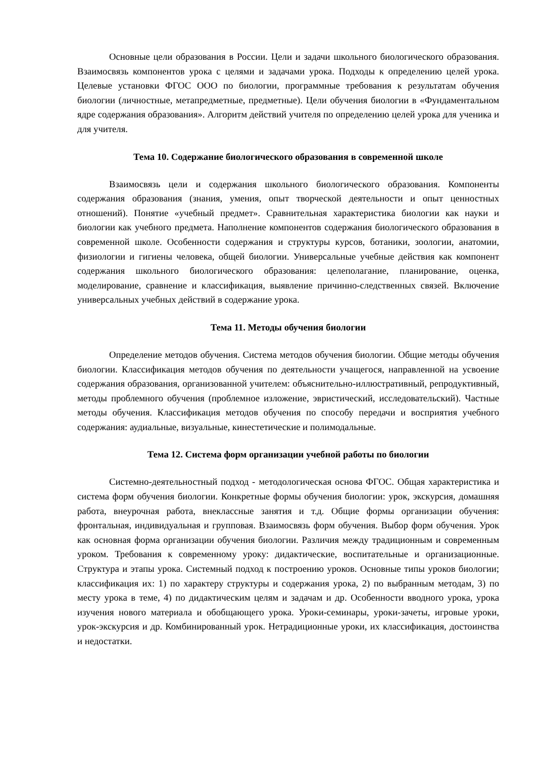Основные цели образования в России. Цели и задачи школьного биологического образования. Взаимосвязь компонентов урока с целями и задачами урока. Подходы к определению целей урока. Целевые установки ФГОС ООО по биологии, программные требования к результатам обучения биологии (личностные, метапредметные, предметные). Цели обучения биологии в «Фундаментальном ядре содержания образования». Алгоритм действий учителя по определению целей урока для ученика и для учителя.
Тема 10. Содержание биологического образования в современной школе
Взаимосвязь цели и содержания школьного биологического образования. Компоненты содержания образования (знания, умения, опыт творческой деятельности и опыт ценностных отношений). Понятие «учебный предмет». Сравнительная характеристика биологии как науки и биологии как учебного предмета. Наполнение компонентов содержания биологического образования в современной школе. Особенности содержания и структуры курсов, ботаники, зоологии, анатомии, физиологии и гигиены человека, общей биологии. Универсальные учебные действия как компонент содержания школьного биологического образования: целеполагание, планирование, оценка, моделирование, сравнение и классификация, выявление причинно-следственных связей. Включение универсальных учебных действий в содержание урока.
Тема 11. Методы обучения биологии
Определение методов обучения. Система методов обучения биологии. Общие методы обучения биологии. Классификация методов обучения по деятельности учащегося, направленной на усвоение содержания образования, организованной учителем: объяснительно-иллюстративный, репродуктивный, методы проблемного обучения (проблемное изложение, эвристический, исследовательский). Частные методы обучения. Классификация методов обучения по способу передачи и восприятия учебного содержания: аудиальные, визуальные, кинестетические и полимодальные.
Тема 12. Система форм организации учебной работы по биологии
Системно-деятельностный подход - методологическая основа ФГОС. Общая характеристика и система форм обучения биологии. Конкретные формы обучения биологии: урок, экскурсия, домашняя работа, внеурочная работа, внеклассные занятия и т.д. Общие формы организации обучения: фронтальная, индивидуальная и групповая. Взаимосвязь форм обучения. Выбор форм обучения. Урок как основная форма организации обучения биологии. Различия между традиционным и современным уроком. Требования к современному уроку: дидактические, воспитательные и организационные. Структура и этапы урока. Системный подход к построению уроков. Основные типы уроков биологии; классификация их: 1) по характеру структуры и содержания урока, 2) по выбранным методам, 3) по месту урока в теме, 4) по дидактическим целям и задачам и др. Особенности вводного урока, урока изучения нового материала и обобщающего урока. Уроки-семинары, уроки-зачеты, игровые уроки, урок-экскурсия и др. Комбинированный урок. Нетрадиционные уроки, их классификация, достоинства и недостатки.